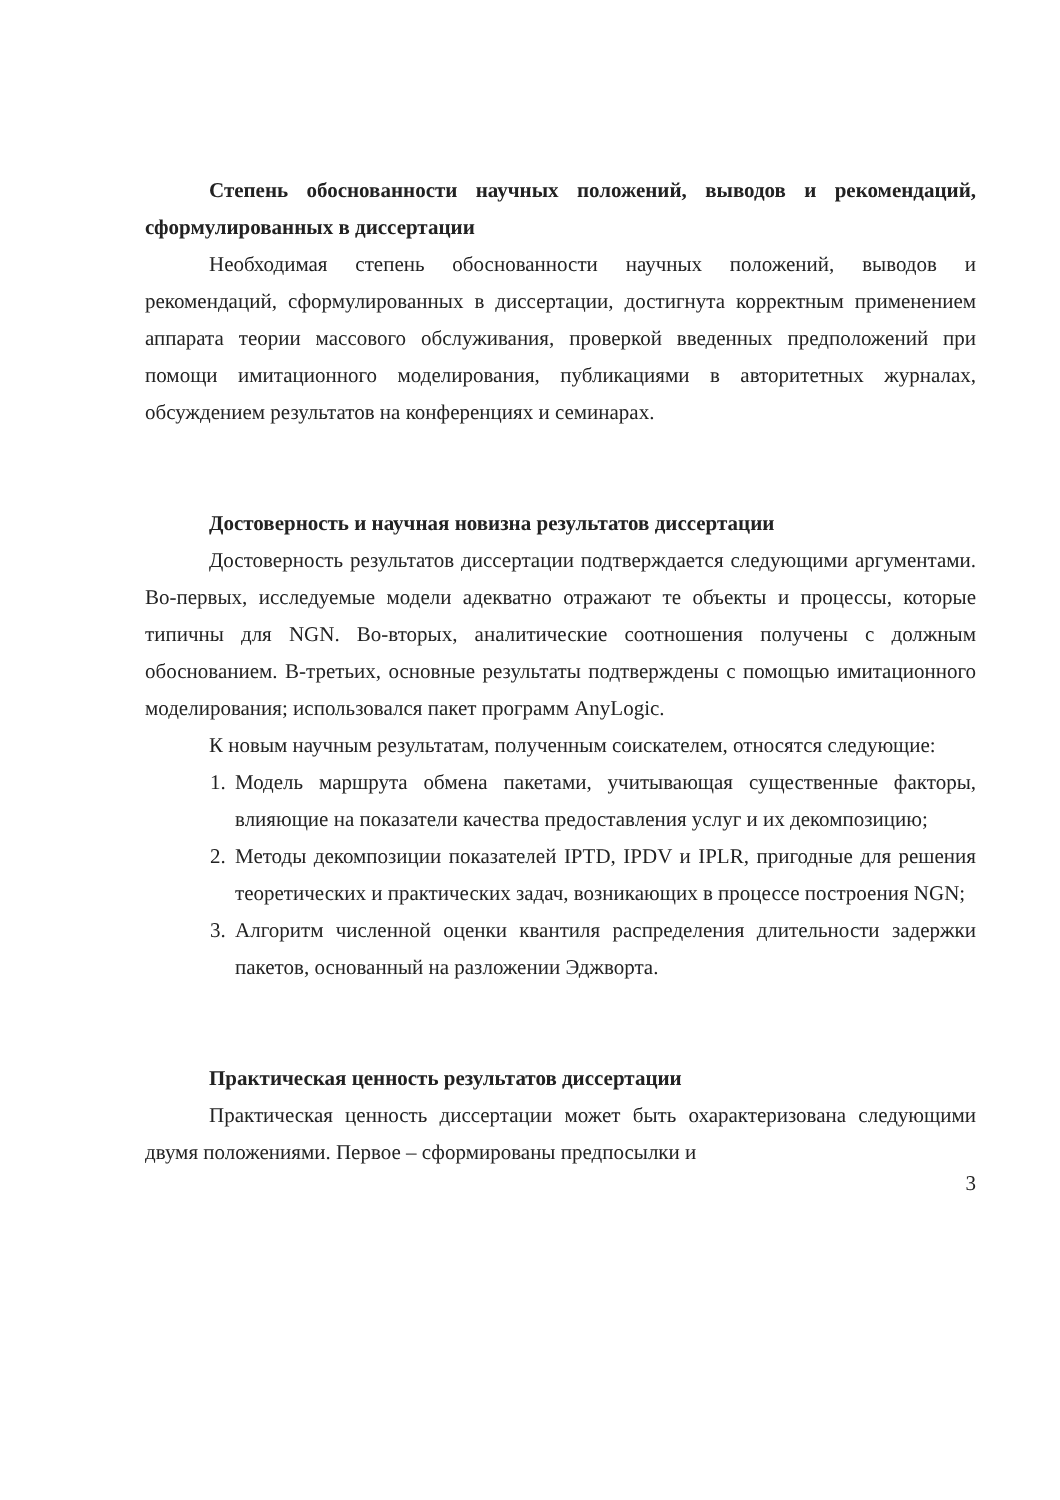Степень обоснованности научных положений, выводов и рекомендаций, сформулированных в диссертации
Необходимая степень обоснованности научных положений, выводов и рекомендаций, сформулированных в диссертации, достигнута корректным применением аппарата теории массового обслуживания, проверкой введенных предположений при помощи имитационного моделирования, публикациями в авторитетных журналах, обсуждением результатов на конференциях и семинарах.
Достоверность и научная новизна результатов диссертации
Достоверность результатов диссертации подтверждается следующими аргументами. Во-первых, исследуемые модели адекватно отражают те объекты и процессы, которые типичны для NGN. Во-вторых, аналитические соотношения получены с должным обоснованием. В-третьих, основные результаты подтверждены с помощью имитационного моделирования; использовался пакет программ AnyLogic.
К новым научным результатам, полученным соискателем, относятся следующие:
1. Модель маршрута обмена пакетами, учитывающая существенные факторы, влияющие на показатели качества предоставления услуг и их декомпозицию;
2. Методы декомпозиции показателей IPTD, IPDV и IPLR, пригодные для решения теоретических и практических задач, возникающих в процессе построения NGN;
3. Алгоритм численной оценки квантиля распределения длительности задержки пакетов, основанный на разложении Эджворта.
Практическая ценность результатов диссертации
Практическая ценность диссертации может быть охарактеризована следующими двумя положениями. Первое – сформированы предпосылки и
3